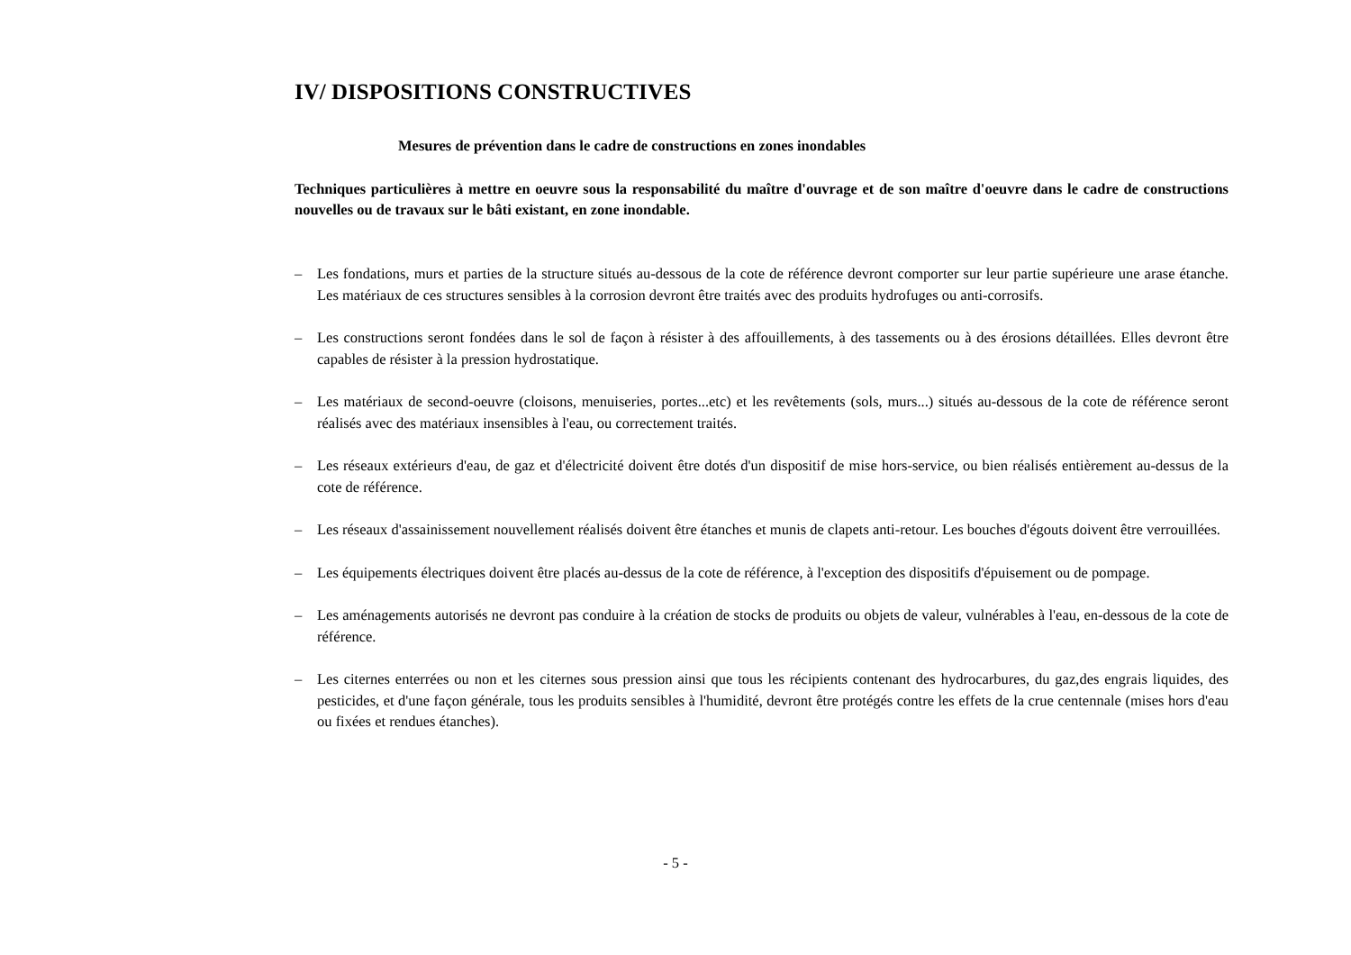IV/ DISPOSITIONS CONSTRUCTIVES
Mesures de prévention dans le cadre de constructions en zones inondables
Techniques particulières à mettre en oeuvre sous la responsabilité du maître d'ouvrage et de son maître d'oeuvre dans le cadre de constructions nouvelles ou de travaux sur le bâti existant, en zone inondable.
– Les fondations, murs et parties de la structure situés au-dessous de la cote de référence devront comporter sur leur partie supérieure une arase étanche. Les matériaux de ces structures sensibles à la corrosion devront être traités avec des produits hydrofuges ou anti-corrosifs.
– Les constructions seront fondées dans le sol de façon à résister à des affouillements, à des tassements ou à des érosions détaillées. Elles devront être capables de résister à la pression hydrostatique.
– Les matériaux de second-oeuvre (cloisons, menuiseries, portes...etc) et les revêtements (sols, murs...) situés au-dessous de la cote de référence seront réalisés avec des matériaux insensibles à l'eau, ou correctement traités.
– Les réseaux extérieurs d'eau, de gaz et d'électricité doivent être dotés d'un dispositif de mise hors-service, ou bien réalisés entièrement au-dessus de la cote de référence.
– Les réseaux d'assainissement nouvellement réalisés doivent être étanches et munis de clapets anti-retour. Les bouches d'égouts doivent être verrouillées.
– Les équipements électriques doivent être placés au-dessus de la cote de référence, à l'exception des dispositifs d'épuisement ou de pompage.
– Les aménagements autorisés ne devront pas conduire à la création de stocks de produits ou objets de valeur, vulnérables à l'eau, en-dessous de la cote de référence.
– Les citernes enterrées ou non et les citernes sous pression ainsi que tous les récipients contenant des hydrocarbures, du gaz,des engrais liquides, des pesticides, et d'une façon générale, tous les produits sensibles à l'humidité, devront être protégés contre les effets de la crue centennale (mises hors d'eau ou fixées et rendues étanches).
- 5 -